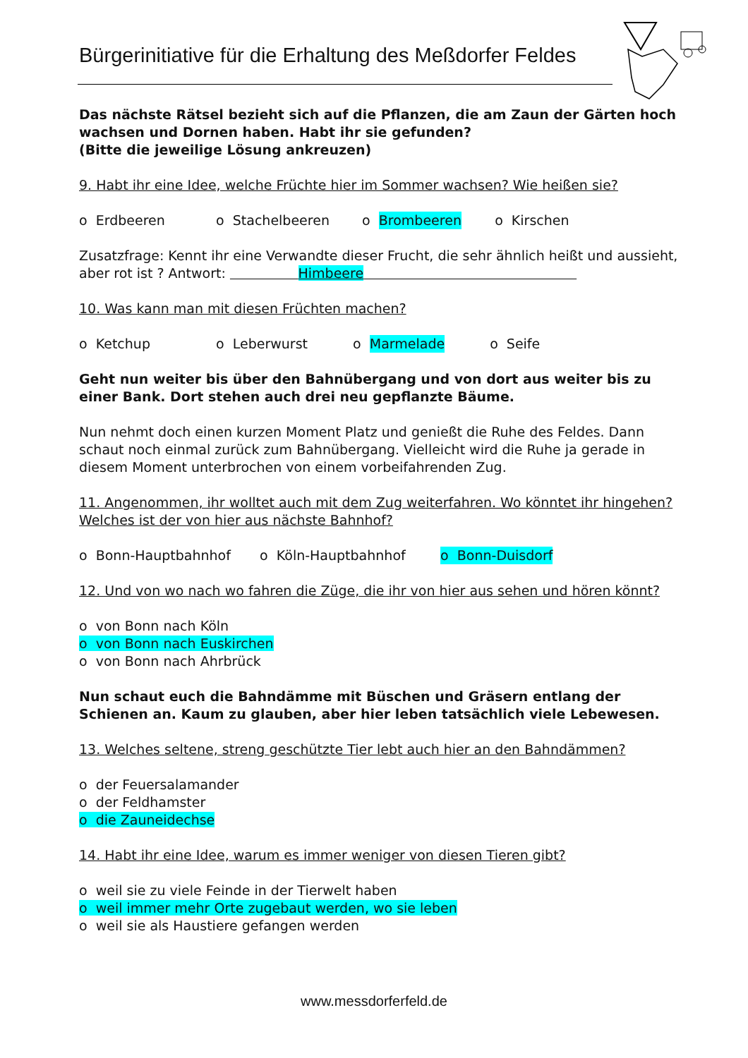Bürgerinitiative für die Erhaltung des Meßdorfer Feldes
Das nächste Rätsel bezieht sich auf die Pflanzen, die am Zaun der Gärten hoch wachsen und Dornen haben. Habt ihr sie gefunden?
(Bitte die jeweilige Lösung ankreuzen)
9. Habt ihr eine Idee, welche Früchte hier im Sommer wachsen? Wie heißen sie?
o Erdbeeren o Stachelbeeren o Brombeeren o Kirschen
Zusatzfrage: Kennt ihr eine Verwandte dieser Frucht, die sehr ähnlich heißt und aussieht, aber rot ist ? Antwort: Himbeere
10. Was kann man mit diesen Früchten machen?
o Ketchup o Leberwurst o Marmelade o Seife
Geht nun weiter bis über den Bahnübergang und von dort aus weiter bis zu einer Bank. Dort stehen auch drei neu gepflanzte Bäume.
Nun nehmt doch einen kurzen Moment Platz und genießt die Ruhe des Feldes. Dann schaut noch einmal zurück zum Bahnübergang. Vielleicht wird die Ruhe ja gerade in diesem Moment unterbrochen von einem vorbeifahrenden Zug.
11. Angenommen, ihr wolltet auch mit dem Zug weiterfahren. Wo könntet ihr hingehen? Welches ist der von hier aus nächste Bahnhof?
o Bonn-Hauptbahnhof o Köln-Hauptbahnhof o Bonn-Duisdorf
12. Und von wo nach wo fahren die Züge, die ihr von hier aus sehen und hören könnt?
o von Bonn nach Köln
o von Bonn nach Euskirchen
o von Bonn nach Ahrbrück
Nun schaut euch die Bahndämme mit Büschen und Gräsern entlang der Schienen an. Kaum zu glauben, aber hier leben tatsächlich viele Lebewesen.
13. Welches seltene, streng geschützte Tier lebt auch hier an den Bahndämmen?
o der Feuersalamander
o der Feldhamster
o die Zauneidechse
14. Habt ihr eine Idee, warum es immer weniger von diesen Tieren gibt?
o weil sie zu viele Feinde in der Tierwelt haben
o weil immer mehr Orte zugebaut werden, wo sie leben
o weil sie als Haustiere gefangen werden
www.messdorferfeld.de